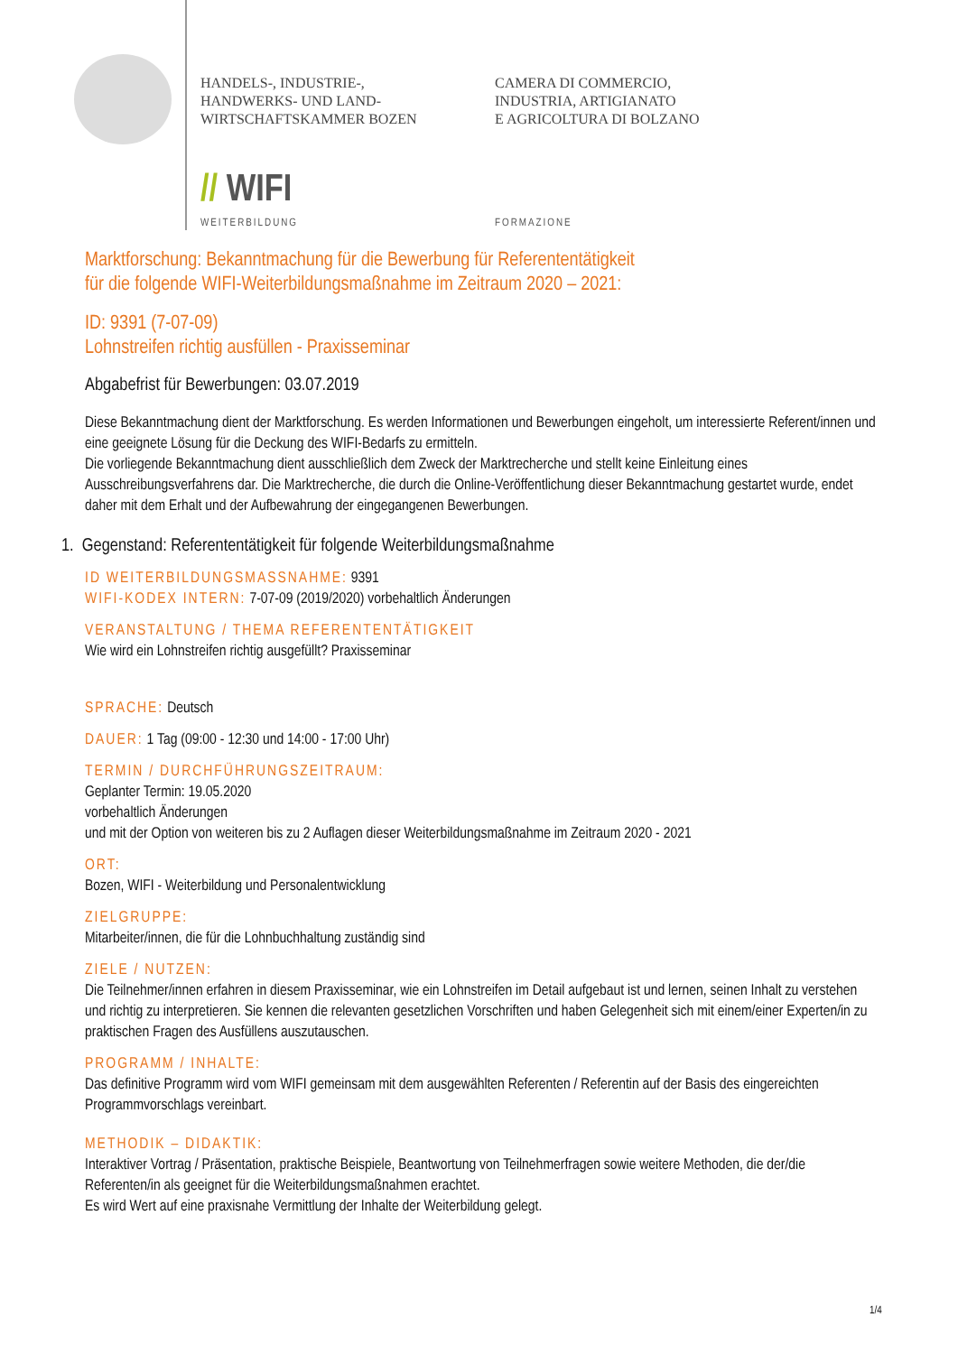HANDELS-, INDUSTRIE-,
HANDWERKS- UND LAND-
WIRTSCHAFTSKAMMER BOZEN
CAMERA DI COMMERCIO,
INDUSTRIA, ARTIGIANATO
E AGRICOLTURA DI BOLZANO
// WIFI
WEITERBILDUNG FORMAZIONE
Marktforschung: Bekanntmachung für die Bewerbung für Referententätigkeit
für die folgende WIFI-Weiterbildungsmaßnahme im Zeitraum 2020 – 2021:
ID: 9391 (7-07-09)
Lohnstreifen richtig ausfüllen - Praxisseminar
Abgabefrist für Bewerbungen: 03.07.2019
Diese Bekanntmachung dient der Marktforschung. Es werden Informationen und Bewerbungen eingeholt, um interessierte Referent/innen und eine geeignete Lösung für die Deckung des WIFI-Bedarfs zu ermitteln.
Die vorliegende Bekanntmachung dient ausschließlich dem Zweck der Marktrecherche und stellt keine Einleitung eines Ausschreibungsverfahrens dar. Die Marktrecherche, die durch die Online-Veröffentlichung dieser Bekanntmachung gestartet wurde, endet daher mit dem Erhalt und der Aufbewahrung der eingegangenen Bewerbungen.
1. Gegenstand: Referententätigkeit für folgende Weiterbildungsmaßnahme
ID WEITERBILDUNGSMASSNAHME: 9391
WIFI-KODEX INTERN: 7-07-09 (2019/2020) vorbehaltlich Änderungen
VERANSTALTUNG / THEMA REFERENTENTÄTIGKEIT
Wie wird ein Lohnstreifen richtig ausgefüllt? Praxisseminar
SPRACHE: Deutsch
DAUER: 1 Tag (09:00 - 12:30 und 14:00 - 17:00 Uhr)
TERMIN / DURCHFÜHRUNGSZEITRAUM:
Geplanter Termin: 19.05.2020
vorbehaltlich Änderungen
und mit der Option von weiteren bis zu 2 Auflagen dieser Weiterbildungsmaßnahme im Zeitraum 2020 - 2021
ORT:
Bozen, WIFI - Weiterbildung und Personalentwicklung
ZIELGRUPPE:
Mitarbeiter/innen, die für die Lohnbuchhaltung zuständig sind
ZIELE / NUTZEN:
Die Teilnehmer/innen erfahren in diesem Praxisseminar, wie ein Lohnstreifen im Detail aufgebaut ist und lernen, seinen Inhalt zu verstehen und richtig zu interpretieren. Sie kennen die relevanten gesetzlichen Vorschriften und haben Gelegenheit sich mit einem/einer Experten/in zu praktischen Fragen des Ausfüllens auszutauschen.
PROGRAMM / INHALTE:
Das definitive Programm wird vom WIFI gemeinsam mit dem ausgewählten Referenten / Referentin auf der Basis des eingereichten Programmvorschlags vereinbart.
METHODIK – DIDAKTIK:
Interaktiver Vortrag / Präsentation, praktische Beispiele, Beantwortung von Teilnehmerfragen sowie weitere Methoden, die der/die Referenten/in als geeignet für die Weiterbildungsmaßnahmen erachtet.
Es wird Wert auf eine praxisnahe Vermittlung der Inhalte der Weiterbildung gelegt.
1/4